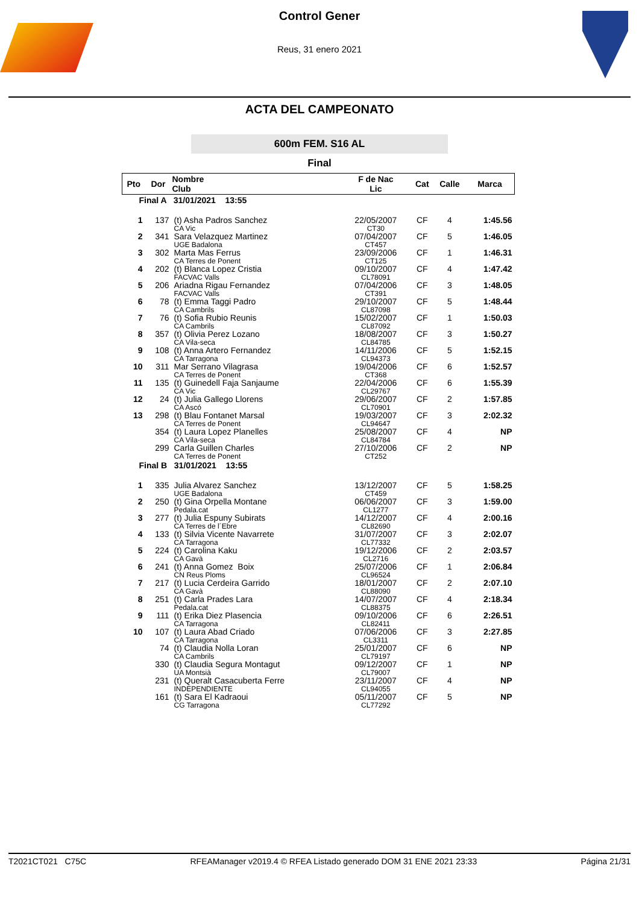Control Gener
Reus, 31 enero 2021
ACTA DEL CAMPEONATO
600m FEM. S16 AL
Final
| Pto | Dor | Nombre Club | F de Nac Lic | Cat | Calle | Marca |
| --- | --- | --- | --- | --- | --- | --- |
| Final A 31/01/2021 13:55 | | | | | | |
| 1 | 137 | (t) Asha Padros Sanchez CA Vic | 22/05/2007 CT30 | CF | 4 | 1:45.56 |
| 2 | 341 | Sara Velazquez Martinez UGE Badalona | 07/04/2007 CT457 | CF | 5 | 1:46.05 |
| 3 | 302 | Marta Mas Ferrus CA Terres de Ponent | 23/09/2006 CT125 | CF | 1 | 1:46.31 |
| 4 | 202 | (t) Blanca Lopez Cristia FACVAC Valls | 09/10/2007 CL78091 | CF | 4 | 1:47.42 |
| 5 | 206 | Ariadna Rigau Fernandez FACVAC Valls | 07/04/2006 CT391 | CF | 3 | 1:48.05 |
| 6 | 78 | (t) Emma Taggi Padro CA Cambrils | 29/10/2007 CL87098 | CF | 5 | 1:48.44 |
| 7 | 76 | (t) Sofia Rubio Reunis CA Cambrils | 15/02/2007 CL87092 | CF | 1 | 1:50.03 |
| 8 | 357 | (t) Olivia Perez Lozano CA Vila-seca | 18/08/2007 CL84785 | CF | 3 | 1:50.27 |
| 9 | 108 | (t) Anna Artero Fernandez CA Tarragona | 14/11/2006 CL94373 | CF | 5 | 1:52.15 |
| 10 | 311 | Mar Serrano Vilagrasa CA Terres de Ponent | 19/04/2006 CT368 | CF | 6 | 1:52.57 |
| 11 | 135 | (t) Guinedell Faja Sanjaume CA Vic | 22/04/2006 CL29767 | CF | 6 | 1:55.39 |
| 12 | 24 | (t) Julia Gallego Llorens CA Ascó | 29/06/2007 CL70901 | CF | 2 | 1:57.85 |
| 13 | 298 | (t) Blau Fontanet Marsal CA Terres de Ponent | 19/03/2007 CL94647 | CF | 3 | 2:02.32 |
| | 354 | (t) Laura Lopez Planelles CA Vila-seca | 25/08/2007 CL84784 | CF | 4 | NP |
| | 299 | Carla Guillen Charles CA Terres de Ponent | 27/10/2006 CT252 | CF | 2 | NP |
| Final B 31/01/2021 13:55 | | | | | | |
| 1 | 335 | Julia Alvarez Sanchez UGE Badalona | 13/12/2007 CT459 | CF | 5 | 1:58.25 |
| 2 | 250 | (t) Gina Orpella Montane Pedala.cat | 06/06/2007 CL1277 | CF | 3 | 1:59.00 |
| 3 | 277 | (t) Julia Espuny Subirats CA Terres de l´Ebre | 14/12/2007 CL82690 | CF | 4 | 2:00.16 |
| 4 | 133 | (t) Silvia Vicente Navarrete CA Tarragona | 31/07/2007 CL77332 | CF | 3 | 2:02.07 |
| 5 | 224 | (t) Carolina Kaku CA Gavà | 19/12/2006 CL2716 | CF | 2 | 2:03.57 |
| 6 | 241 | (t) Anna Gomez Boix CN Reus Ploms | 25/07/2006 CL96524 | CF | 1 | 2:06.84 |
| 7 | 217 | (t) Lucia Cerdeira Garrido CA Gavà | 18/01/2007 CL88090 | CF | 2 | 2:07.10 |
| 8 | 251 | (t) Carla Prades Lara Pedala.cat | 14/07/2007 CL88375 | CF | 4 | 2:18.34 |
| 9 | 111 | (t) Erika Diez Plasencia CA Tarragona | 09/10/2006 CL82411 | CF | 6 | 2:26.51 |
| 10 | 107 | (t) Laura Abad Criado CA Tarragona | 07/06/2006 CL3311 | CF | 3 | 2:27.85 |
| | 74 | (t) Claudia Nolla Loran CA Cambrils | 25/01/2007 CL79197 | CF | 6 | NP |
| | 330 | (t) Claudia Segura Montagut UA Montsià | 09/12/2007 CL79007 | CF | 1 | NP |
| | 231 | (t) Queralt Casacuberta Ferre INDEPENDIENTE | 23/11/2007 CL94055 | CF | 4 | NP |
| | 161 | (t) Sara El Kadraoui CG Tarragona | 05/11/2007 CL77292 | CF | 5 | NP |
T2021CT021 C75C RFEAManager v2019.4 © RFEA Listado generado DOM 31 ENE 2021 23:33 Página 21/31